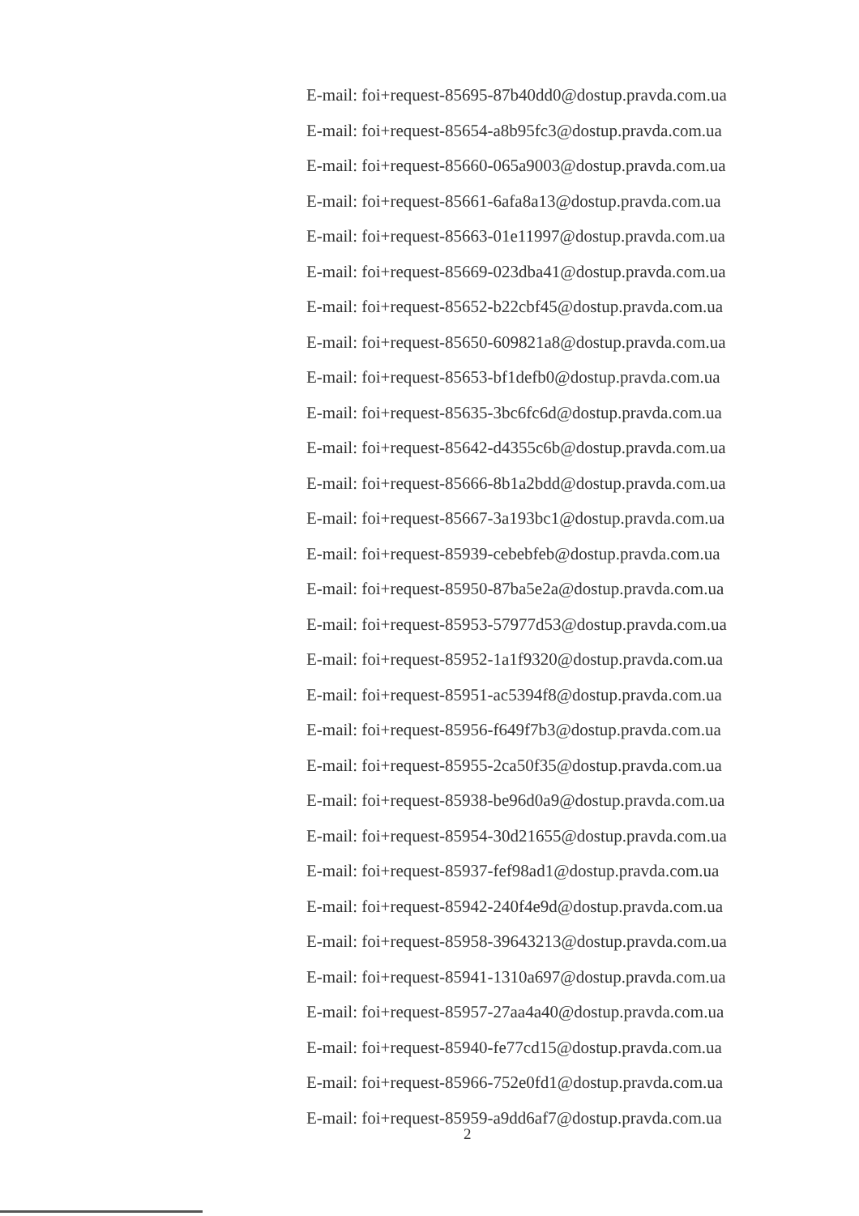E-mail: foi+request-85695-87b40dd0@dostup.pravda.com.ua
E-mail: foi+request-85654-a8b95fc3@dostup.pravda.com.ua
E-mail: foi+request-85660-065a9003@dostup.pravda.com.ua
E-mail: foi+request-85661-6afa8a13@dostup.pravda.com.ua
E-mail: foi+request-85663-01e11997@dostup.pravda.com.ua
E-mail: foi+request-85669-023dba41@dostup.pravda.com.ua
E-mail: foi+request-85652-b22cbf45@dostup.pravda.com.ua
E-mail: foi+request-85650-609821a8@dostup.pravda.com.ua
E-mail: foi+request-85653-bf1defb0@dostup.pravda.com.ua
E-mail: foi+request-85635-3bc6fc6d@dostup.pravda.com.ua
E-mail: foi+request-85642-d4355c6b@dostup.pravda.com.ua
E-mail: foi+request-85666-8b1a2bdd@dostup.pravda.com.ua
E-mail: foi+request-85667-3a193bc1@dostup.pravda.com.ua
E-mail: foi+request-85939-cebebfeb@dostup.pravda.com.ua
E-mail: foi+request-85950-87ba5e2a@dostup.pravda.com.ua
E-mail: foi+request-85953-57977d53@dostup.pravda.com.ua
E-mail: foi+request-85952-1a1f9320@dostup.pravda.com.ua
E-mail: foi+request-85951-ac5394f8@dostup.pravda.com.ua
E-mail: foi+request-85956-f649f7b3@dostup.pravda.com.ua
E-mail: foi+request-85955-2ca50f35@dostup.pravda.com.ua
E-mail: foi+request-85938-be96d0a9@dostup.pravda.com.ua
E-mail: foi+request-85954-30d21655@dostup.pravda.com.ua
E-mail: foi+request-85937-fef98ad1@dostup.pravda.com.ua
E-mail: foi+request-85942-240f4e9d@dostup.pravda.com.ua
E-mail: foi+request-85958-39643213@dostup.pravda.com.ua
E-mail: foi+request-85941-1310a697@dostup.pravda.com.ua
E-mail: foi+request-85957-27aa4a40@dostup.pravda.com.ua
E-mail: foi+request-85940-fe77cd15@dostup.pravda.com.ua
E-mail: foi+request-85966-752e0fd1@dostup.pravda.com.ua
E-mail: foi+request-85959-a9dd6af7@dostup.pravda.com.ua
2